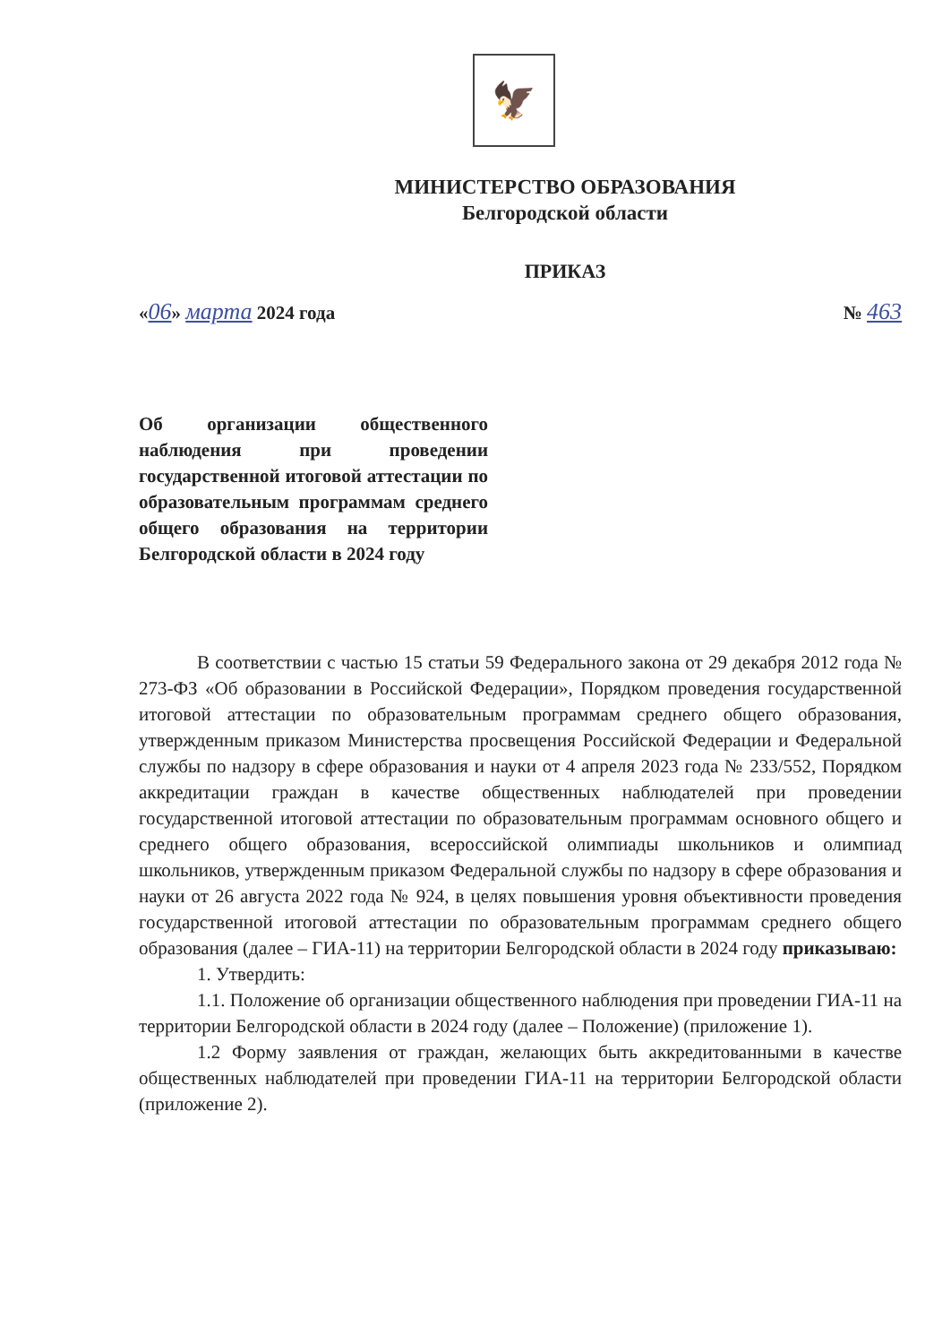🦅
МИНИСТЕРСТВО ОБРАЗОВАНИЯ
Белгородской области
ПРИКАЗ
«06» марта 2024 года № 463
Об организации общественного наблюдения при проведении государственной итоговой аттестации по образовательным программам среднего общего образования на территории Белгородской области в 2024 году
В соответствии с частью 15 статьи 59 Федерального закона от 29 декабря 2012 года № 273-ФЗ «Об образовании в Российской Федерации», Порядком проведения государственной итоговой аттестации по образовательным программам среднего общего образования, утвержденным приказом Министерства просвещения Российской Федерации и Федеральной службы по надзору в сфере образования и науки от 4 апреля 2023 года № 233/552, Порядком аккредитации граждан в качестве общественных наблюдателей при проведении государственной итоговой аттестации по образовательным программам основного общего и среднего общего образования, всероссийской олимпиады школьников и олимпиад школьников, утвержденным приказом Федеральной службы по надзору в сфере образования и науки от 26 августа 2022 года № 924, в целях повышения уровня объективности проведения государственной итоговой аттестации по образовательным программам среднего общего образования (далее – ГИА-11) на территории Белгородской области в 2024 году приказываю:
1. Утвердить:
1.1. Положение об организации общественного наблюдения при проведении ГИА-11 на территории Белгородской области в 2024 году (далее – Положение) (приложение 1).
1.2 Форму заявления от граждан, желающих быть аккредитованными в качестве общественных наблюдателей при проведении ГИА-11 на территории Белгородской области (приложение 2).